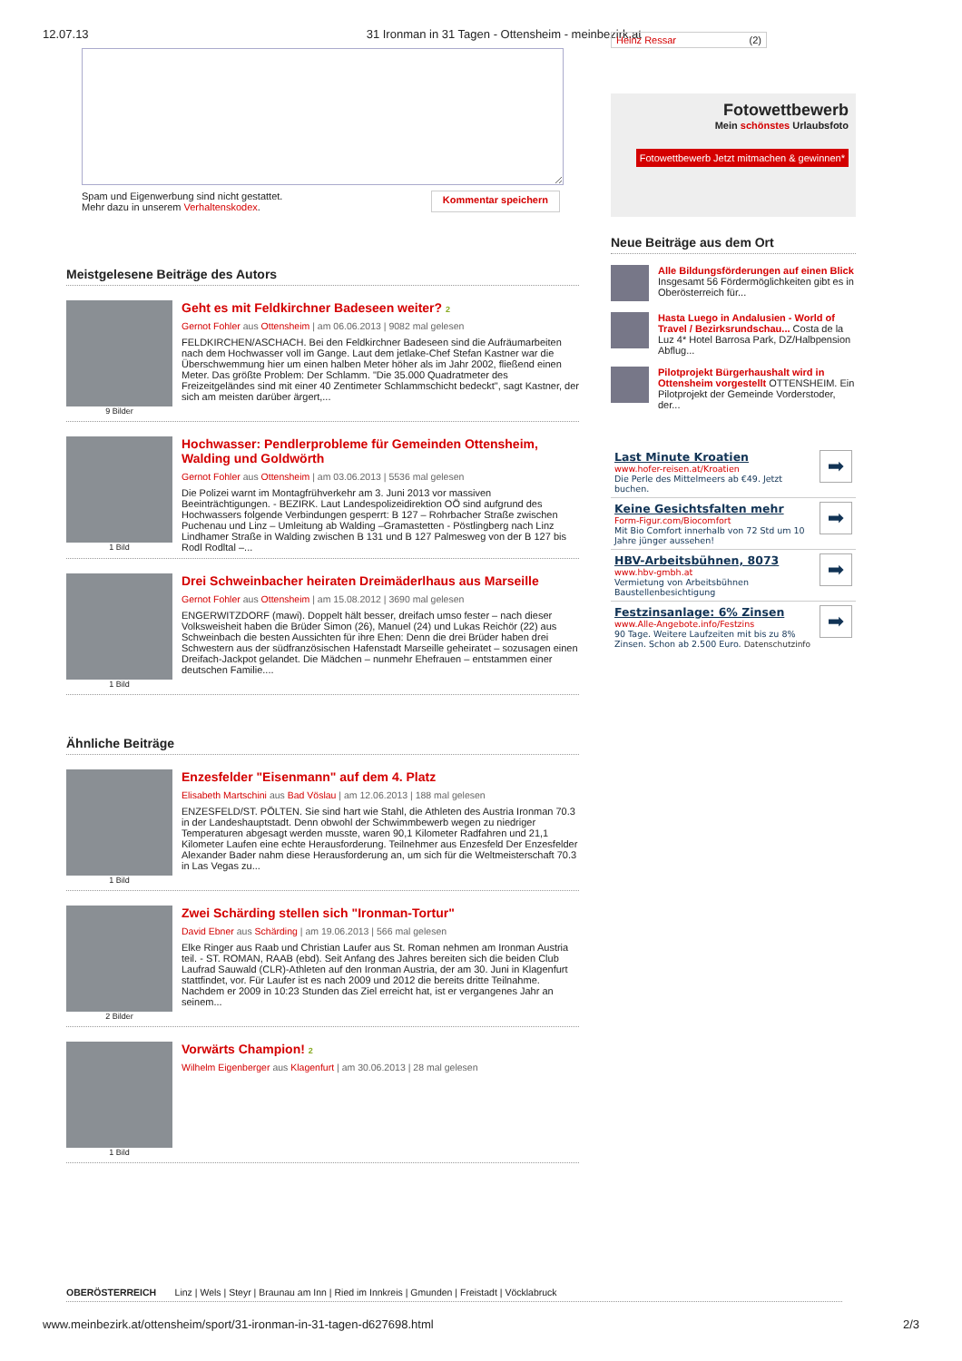12.07.13 31 Ironman in 31 Tagen - Ottensheim - meinbezirk.at
Spam und Eigenwerbung sind nicht gestattet.
Mehr dazu in unserem Verhaltenskodex. Kommentar speichern
Meistgelesene Beiträge des Autors
9 Bilder
Geht es mit Feldkirchner Badeseen weiter? 2
Gernot Fohler aus Ottensheim | am 06.06.2013 | 9082 mal gelesen
FELDKIRCHEN/ASCHACH. Bei den Feldkirchner Badeseen sind die Aufräumarbeiten nach dem Hochwasser voll im Gange. Laut dem jetlake-Chef Stefan Kastner war die Überschwemmung hier um einen halben Meter höher als im Jahr 2002, fließend einen Meter. Das größte Problem: Der Schlamm. "Die 35.000 Quadratmeter des Freizeitgeländes sind mit einer 40 Zentimeter Schlammschicht bedeckt", sagt Kastner, der sich am meisten darüber ärgert,...
1 Bild
Hochwasser: Pendlerprobleme für Gemeinden Ottensheim, Walding und Goldwörth
Gernot Fohler aus Ottensheim | am 03.06.2013 | 5536 mal gelesen
Die Polizei warnt im Montagfrühverkehr am 3. Juni 2013 vor massiven Beeinträchtigungen. - BEZIRK. Laut Landespolizeidirektion OÖ sind aufgrund des Hochwassers folgende Verbindungen gesperrt: B 127 – Rohrbacher Straße zwischen Puchenau und Linz – Umleitung ab Walding –Gramastetten - Pöstlingberg nach Linz Lindhamer Straße in Walding zwischen B 131 und B 127 Palmesweg von der B 127 bis Rodl Rodltal –...
1 Bild
Drei Schweinbacher heiraten Dreimäderlhaus aus Marseille
Gernot Fohler aus Ottensheim | am 15.08.2012 | 3690 mal gelesen
ENGERWITZDORF (mawi). Doppelt hält besser, dreifach umso fester – nach dieser Volksweisheit haben die Brüder Simon (26), Manuel (24) und Lukas Reichör (22) aus Schweinbach die besten Aussichten für ihre Ehen: Denn die drei Brüder haben drei Schwestern aus der südfranzösischen Hafenstadt Marseille geheiratet – sozusagen einen Dreifach-Jackpot gelandet. Die Mädchen – nunmehr Ehefrauen – entstammen einer deutschen Familie....
Ähnliche Beiträge
1 Bild
Enzesfelder "Eisenmann" auf dem 4. Platz
Elisabeth Martschini aus Bad Vöslau | am 12.06.2013 | 188 mal gelesen
ENZESFELD/ST. PÖLTEN. Sie sind hart wie Stahl, die Athleten des Austria Ironman 70.3 in der Landeshauptstadt. Denn obwohl der Schwimmbewerb wegen zu niedriger Temperaturen abgesagt werden musste, waren 90,1 Kilometer Radfahren und 21,1 Kilometer Laufen eine echte Herausforderung. Teilnehmer aus Enzesfeld Der Enzesfelder Alexander Bader nahm diese Herausforderung an, um sich für die Weltmeisterschaft 70.3 in Las Vegas zu...
2 Bilder
Zwei Schärding stellen sich "Ironman-Tortur"
David Ebner aus Schärding | am 19.06.2013 | 566 mal gelesen
Elke Ringer aus Raab und Christian Laufer aus St. Roman nehmen am Ironman Austria teil. - ST. ROMAN, RAAB (ebd). Seit Anfang des Jahres bereiten sich die beiden Club Laufrad Sauwald (CLR)-Athleten auf den Ironman Austria, der am 30. Juni in Klagenfurt stattfindet, vor. Für Laufer ist es nach 2009 und 2012 die bereits dritte Teilnahme. Nachdem er 2009 in 10:23 Stunden das Ziel erreicht hat, ist er vergangenes Jahr an seinem...
1 Bild
Vorwärts Champion! 2
Wilhelm Eigenberger aus Klagenfurt | am 30.06.2013 | 28 mal gelesen
Heinz Ressar (2)
Fotowettbewerb
Mein schönstes Urlaubsfoto
Fotowettbewerb Jetzt mitmachen & gewinnen*
Neue Beiträge aus dem Ort
Alle Bildungsförderungen auf einen Blick
Insgesamt 56 Fördermöglichkeiten gibt es in Oberösterreich für...
Hasta Luego in Andalusien - World of Travel / Bezirksrundschau... Costa de la Luz 4* Hotel Barrosa Park, DZ/Halbpension Abflug...
Pilotprojekt Bürgerhaushalt wird in Ottensheim vorgestellt OTTENSHEIM. Ein Pilotprojekt der Gemeinde Vorderstoder, der...
Last Minute Kroatien
www.hofer-reisen.at/Kroatien
Die Perle des Mittelmeers ab €49. Jetzt buchen.
➡
Keine Gesichtsfalten mehr
Form-Figur.com/Biocomfort
Mit Bio Comfort innerhalb von 72 Std um 10 Jahre jünger aussehen!
➡
HBV-Arbeitsbühnen, 8073
www.hbv-gmbh.at
Vermietung von Arbeitsbühnen Baustellenbesichtigung
➡
Festzinsanlage: 6% Zinsen
www.Alle-Angebote.info/Festzins
90 Tage. Weitere Laufzeiten mit bis zu 8% Zinsen. Schon ab 2.500 Euro. Datenschutzinfo
➡
OBERÖSTERREICH Linz | Wels | Steyr | Braunau am Inn | Ried im Innkreis | Gmunden | Freistadt | Vöcklabruck
www.meinbezirk.at/ottensheim/sport/31-ironman-in-31-tagen-d627698.html 2/3